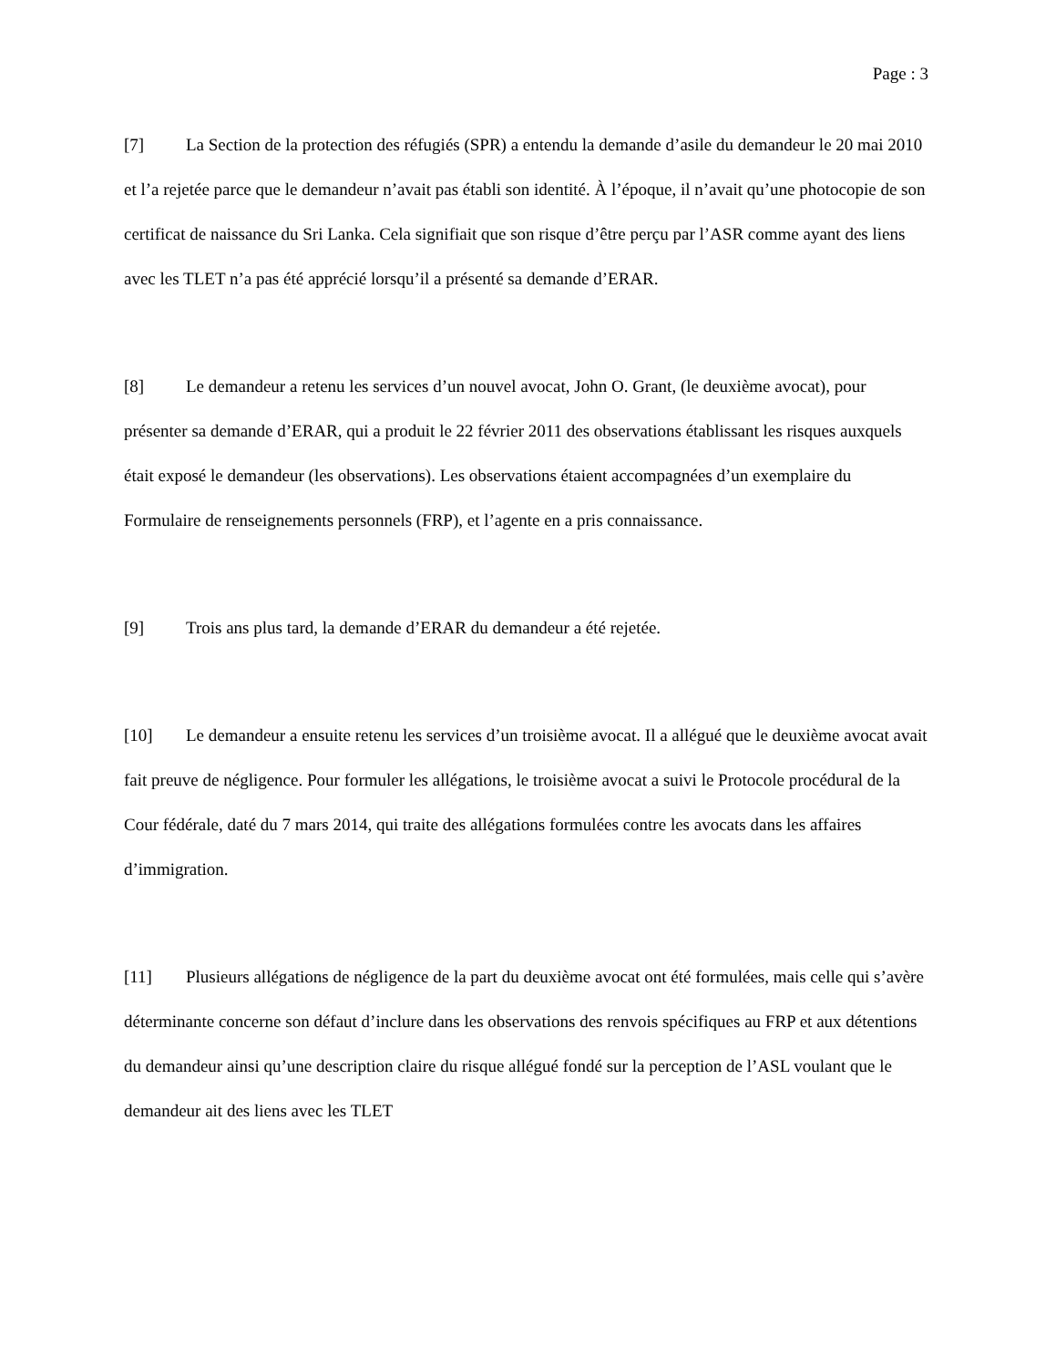Page : 3
[7] La Section de la protection des réfugiés (SPR) a entendu la demande d’asile du demandeur le 20 mai 2010 et l’a rejetée parce que le demandeur n’avait pas établi son identité. À l’époque, il n’avait qu’une photocopie de son certificat de naissance du Sri Lanka. Cela signifiait que son risque d’être perçu par l’ASR comme ayant des liens avec les TLET n’a pas été apprécié lorsqu’il a présenté sa demande d’ERAR.
[8] Le demandeur a retenu les services d’un nouvel avocat, John O. Grant, (le deuxième avocat), pour présenter sa demande d’ERAR, qui a produit le 22 février 2011 des observations établissant les risques auxquels était exposé le demandeur (les observations). Les observations étaient accompagnées d’un exemplaire du Formulaire de renseignements personnels (FRP), et l’agente en a pris connaissance.
[9] Trois ans plus tard, la demande d’ERAR du demandeur a été rejetée.
[10] Le demandeur a ensuite retenu les services d’un troisième avocat. Il a allégué que le deuxième avocat avait fait preuve de négligence. Pour formuler les allégations, le troisième avocat a suivi le Protocole procédural de la Cour fédérale, daté du 7 mars 2014, qui traite des allégations formulées contre les avocats dans les affaires d’immigration.
[11] Plusieurs allégations de négligence de la part du deuxième avocat ont été formulées, mais celle qui s’avère déterminante concerne son défaut d’inclure dans les observations des renvois spécifiques au FRP et aux détentions du demandeur ainsi qu’une description claire du risque allégué fondé sur la perception de l’ASL voulant que le demandeur ait des liens avec les TLET